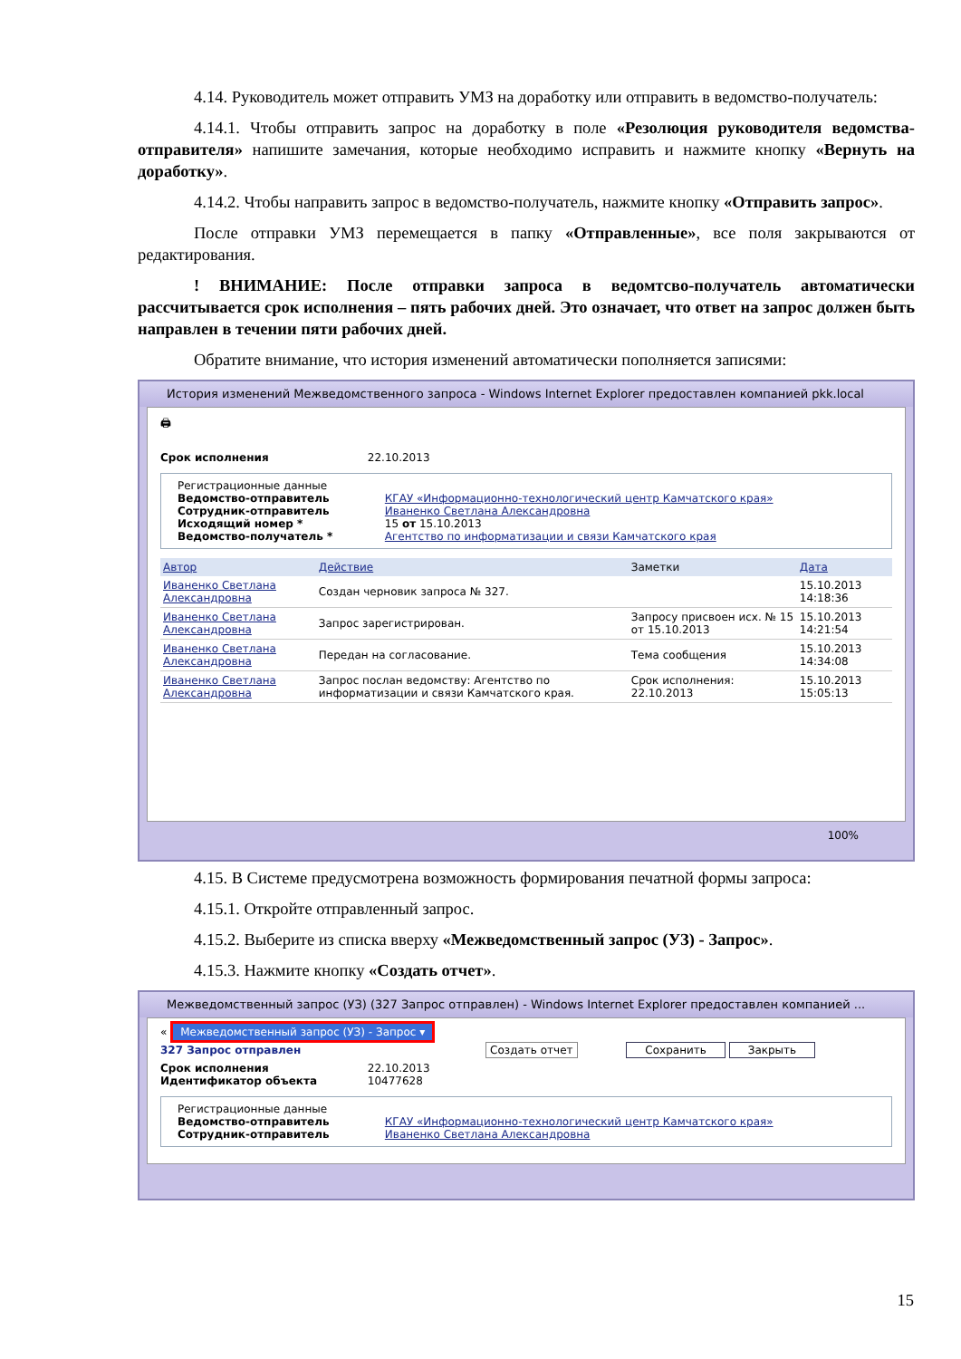4.14. Руководитель может отправить УМЗ на доработку или отправить в ведомство-получатель:
4.14.1. Чтобы отправить запрос на доработку в поле «Резолюция руководителя ведомства-отправителя» напишите замечания, которые необходимо исправить и нажмите кнопку «Вернуть на доработку».
4.14.2. Чтобы направить запрос в ведомство-получатель, нажмите кнопку «Отправить запрос».
После отправки УМЗ перемещается в папку «Отправленные», все поля закрываются от редактирования.
! ВНИМАНИЕ: После отправки запроса в ведомтсво-получатель автоматически рассчитывается срок исполнения – пять рабочих дней. Это означает, что ответ на запрос должен быть направлен в течении пяти рабочих дней.
Обратите внимание, что история изменений автоматически пополняется записями:
История изменений Межведомственного запроса - Windows Internet Explorer предоставлен компанией pkk.local
🖨
Срок исполнения 22.10.2013
Регистрационные данные
Ведомство-отправитель КГАУ «Информационно-технологический центр Камчатского края»
Сотрудник-отправитель Иваненко Светлана Александровна
Исходящий номер * 15 от 15.10.2013
Ведомство-получатель * Агентство по информатизации и связи Камчатского края
| Автор | Действие | Заметки | Дата |
| --- | --- | --- | --- |
| Иваненко Светлана Александровна | Создан черновик запроса № 327. | | 15.10.2013 14:18:36 |
| Иваненко Светлана Александровна | Запрос зарегистрирован. | Запросу присвоен исх. № 15 от 15.10.2013 | 15.10.2013 14:21:54 |
| Иваненко Светлана Александровна | Передан на согласование. | Тема сообщения | 15.10.2013 14:34:08 |
| Иваненко Светлана Александровна | Запрос послан ведомству: Агентство по информатизации и связи Камчатского края. | Срок исполнения: 22.10.2013 | 15.10.2013 15:05:13 |
100%
4.15. В Системе предусмотрена возможность формирования печатной формы запроса:
4.15.1. Откройте отправленный запрос.
4.15.2. Выберите из списка вверху «Межведомственный запрос (УЗ) - Запрос».
4.15.3. Нажмите кнопку «Создать отчет».
Межведомственный запрос (УЗ) (327 Запрос отправлен) - Windows Internet Explorer предоставлен компанией ...
« Межведомственный запрос (УЗ) - Запрос ▾
327 Запрос отправлен Создать отчет Сохранить Закрыть
Срок исполнения 22.10.2013
Идентификатор объекта 10477628
Регистрационные данные
Ведомство-отправитель КГАУ «Информационно-технологический центр Камчатского края»
Сотрудник-отправитель Иваненко Светлана Александровна
15